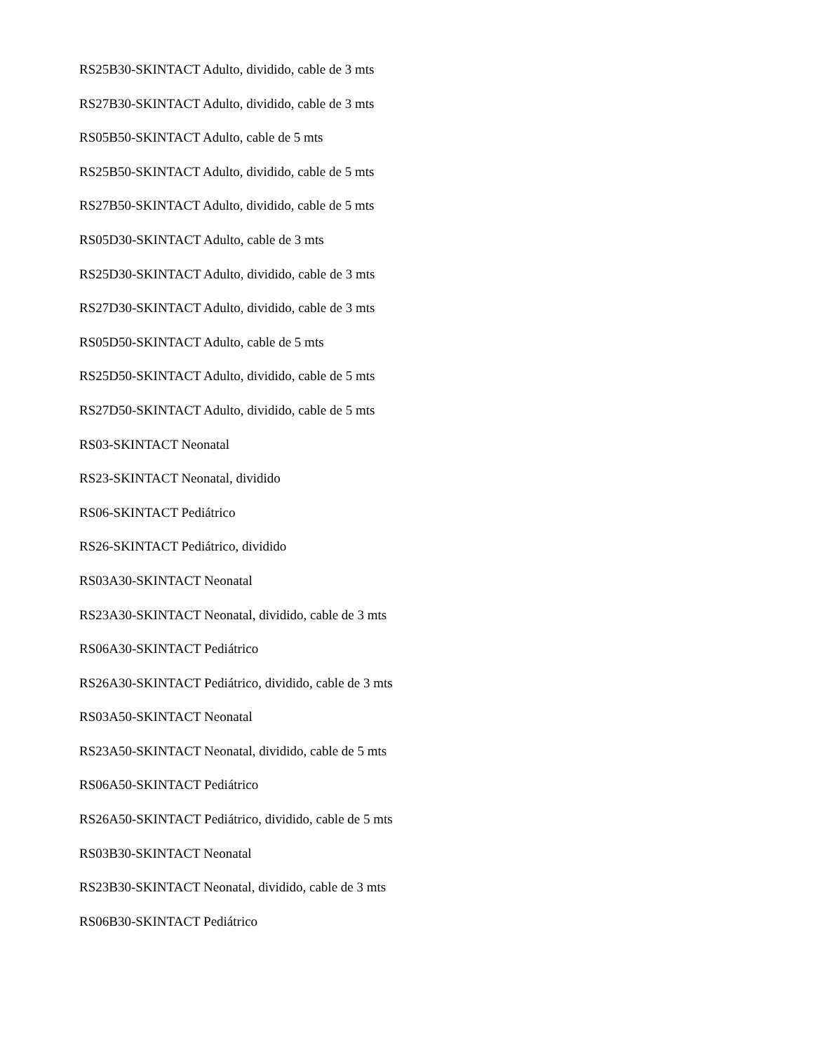RS25B30-SKINTACT Adulto, dividido, cable de 3 mts
RS27B30-SKINTACT Adulto, dividido, cable de 3 mts
RS05B50-SKINTACT Adulto, cable de 5 mts
RS25B50-SKINTACT Adulto, dividido, cable de 5 mts
RS27B50-SKINTACT Adulto, dividido, cable de 5 mts
RS05D30-SKINTACT Adulto, cable de 3 mts
RS25D30-SKINTACT Adulto, dividido, cable de 3 mts
RS27D30-SKINTACT Adulto, dividido, cable de 3 mts
RS05D50-SKINTACT Adulto, cable de 5 mts
RS25D50-SKINTACT Adulto, dividido, cable de 5 mts
RS27D50-SKINTACT Adulto, dividido, cable de 5 mts
RS03-SKINTACT Neonatal
RS23-SKINTACT Neonatal, dividido
RS06-SKINTACT Pediátrico
RS26-SKINTACT Pediátrico, dividido
RS03A30-SKINTACT Neonatal
RS23A30-SKINTACT Neonatal, dividido, cable de 3 mts
RS06A30-SKINTACT Pediátrico
RS26A30-SKINTACT Pediátrico, dividido, cable de 3 mts
RS03A50-SKINTACT Neonatal
RS23A50-SKINTACT Neonatal, dividido, cable de 5 mts
RS06A50-SKINTACT Pediátrico
RS26A50-SKINTACT Pediátrico, dividido, cable de 5 mts
RS03B30-SKINTACT Neonatal
RS23B30-SKINTACT Neonatal, dividido, cable de 3 mts
RS06B30-SKINTACT Pediátrico